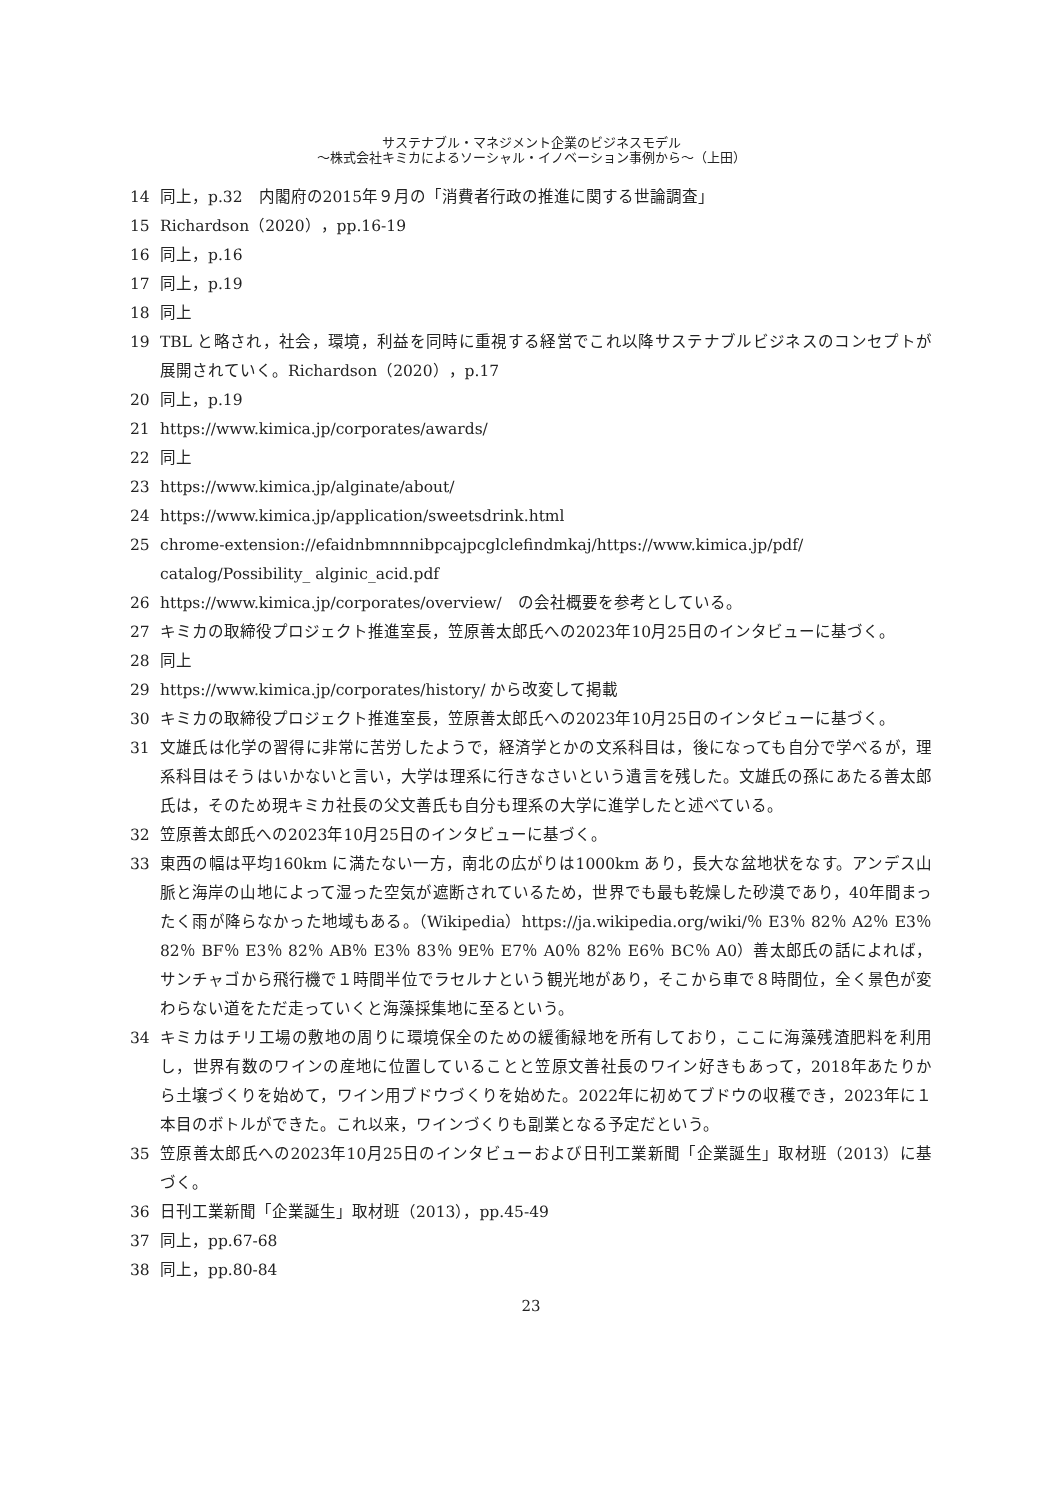サステナブル・マネジメント企業のビジネスモデル
～株式会社キミカによるソーシャル・イノベーション事例から～（上田）
14 同上，p.32　内閣府の2015年９月の「消費者行政の推進に関する世論調査」
15 Richardson（2020），pp.16-19
16 同上，p.16
17 同上，p.19
18 同上
19 TBL と略され，社会，環境，利益を同時に重視する経営でこれ以降サステナブルビジネスのコンセプトが展開されていく。Richardson（2020），p.17
20 同上，p.19
21 https://www.kimica.jp/corporates/awards/
22 同上
23 https://www.kimica.jp/alginate/about/
24 https://www.kimica.jp/application/sweetsdrink.html
25 chrome-extension://efaidnbmnnnibpcajpcglclefindmkaj/https://www.kimica.jp/pdf/ catalog/Possibility_ alginic_acid.pdf
26 https://www.kimica.jp/corporates/overview/　の会社概要を参考としている。
27 キミカの取締役プロジェクト推進室長，笠原善太郎氏への2023年10月25日のインタビューに基づく。
28 同上
29 https://www.kimica.jp/corporates/history/ から改変して掲載
30 キミカの取締役プロジェクト推進室長，笠原善太郎氏への2023年10月25日のインタビューに基づく。
31 文雄氏は化学の習得に非常に苦労したようで，経済学とかの文系科目は，後になっても自分で学べるが，理系科目はそうはいかないと言い，大学は理系に行きなさいという遺言を残した。文雄氏の孫にあたる善太郎氏は，そのため現キミカ社長の父文善氏も自分も理系の大学に進学したと述べている。
32 笠原善太郎氏への2023年10月25日のインタビューに基づく。
33 東西の幅は平均160km に満たない一方，南北の広がりは1000km あり，長大な盆地状をなす。アンデス山脈と海岸の山地によって湿った空気が遮断されているため，世界でも最も乾燥した砂漠であり，40年間まったく雨が降らなかった地域もある。（Wikipedia）https://ja.wikipedia.org/wiki/％ E3％ 82％ A2％ E3％ 82％ BF％ E3％ 82％ AB％ E3％ 83％ 9E％ E7％ A0％ 82％ E6％ BC％ A0）善太郎氏の話によれば，サンチャゴから飛行機で１時間半位でラセルナという観光地があり，そこから車で８時間位，全く景色が変わらない道をただ走っていくと海藻採集地に至るという。
34 キミカはチリ工場の敷地の周りに環境保全のための緩衝緑地を所有しており，ここに海藻残渣肥料を利用し，世界有数のワインの産地に位置していることと笠原文善社長のワイン好きもあって，2018年あたりから土壌づくりを始めて，ワイン用ブドウづくりを始めた。2022年に初めてブドウの収穫でき，2023年に１本目のボトルができた。これ以来，ワインづくりも副業となる予定だという。
35 笠原善太郎氏への2023年10月25日のインタビューおよび日刊工業新聞「企業誕生」取材班（2013）に基づく。
36 日刊工業新聞「企業誕生」取材班（2013），pp.45-49
37 同上，pp.67-68
38 同上，pp.80-84
23